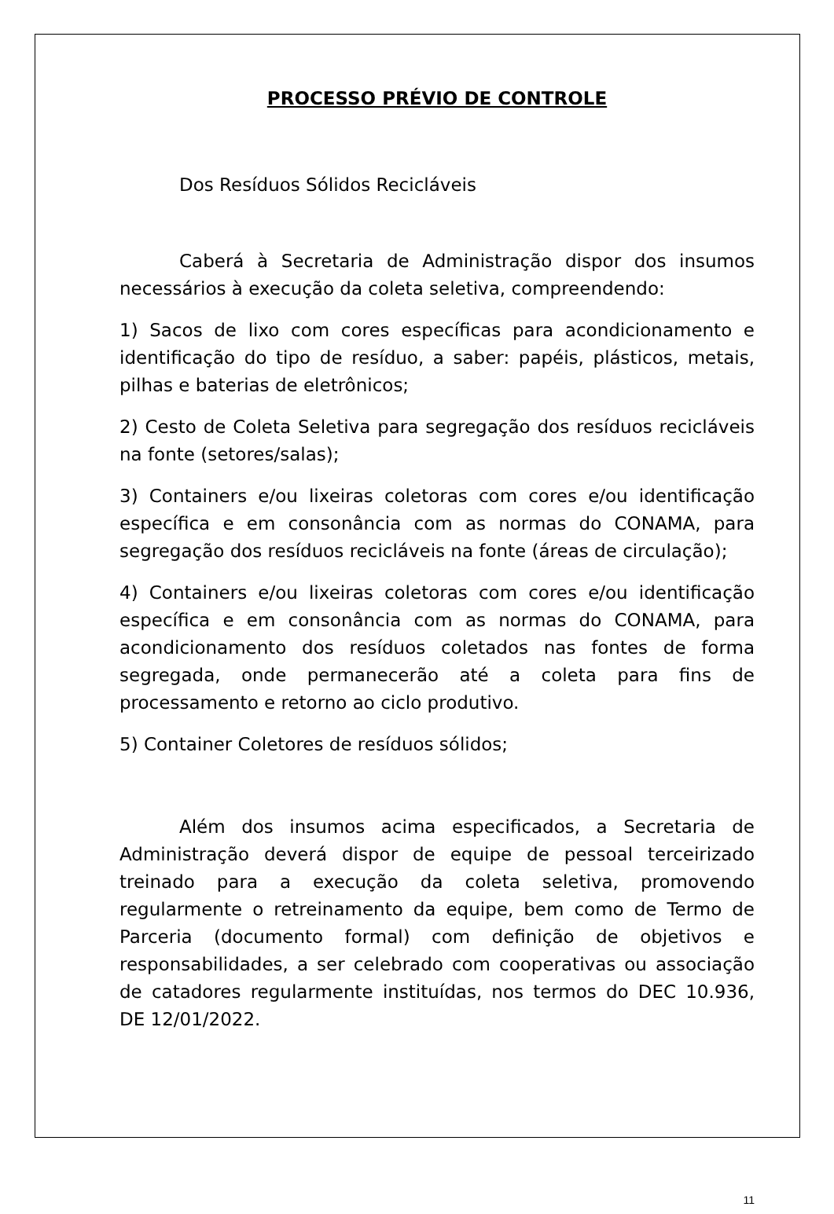PROCESSO PRÉVIO DE CONTROLE
Dos Resíduos Sólidos Recicláveis
Caberá à Secretaria de Administração dispor dos insumos necessários à execução da coleta seletiva, compreendendo:
1) Sacos de lixo com cores específicas para acondicionamento e identificação do tipo de resíduo, a saber: papéis, plásticos, metais, pilhas e baterias de eletrônicos;
2) Cesto de Coleta Seletiva para segregação dos resíduos recicláveis na fonte (setores/salas);
3) Containers e/ou lixeiras coletoras com cores e/ou identificação específica e em consonância com as normas do CONAMA, para segregação dos resíduos recicláveis na fonte (áreas de circulação);
4) Containers e/ou lixeiras coletoras com cores e/ou identificação específica e em consonância com as normas do CONAMA, para acondicionamento dos resíduos coletados nas fontes de forma segregada, onde permanecerão até a coleta para fins de processamento e retorno ao ciclo produtivo.
5) Container Coletores de resíduos sólidos;
Além dos insumos acima especificados, a Secretaria de Administração deverá dispor de equipe de pessoal terceirizado treinado para a execução da coleta seletiva, promovendo regularmente o retreinamento da equipe, bem como de Termo de Parceria (documento formal) com definição de objetivos e responsabilidades, a ser celebrado com cooperativas ou associação de catadores regularmente instituídas, nos termos do DEC 10.936, DE 12/01/2022.
11